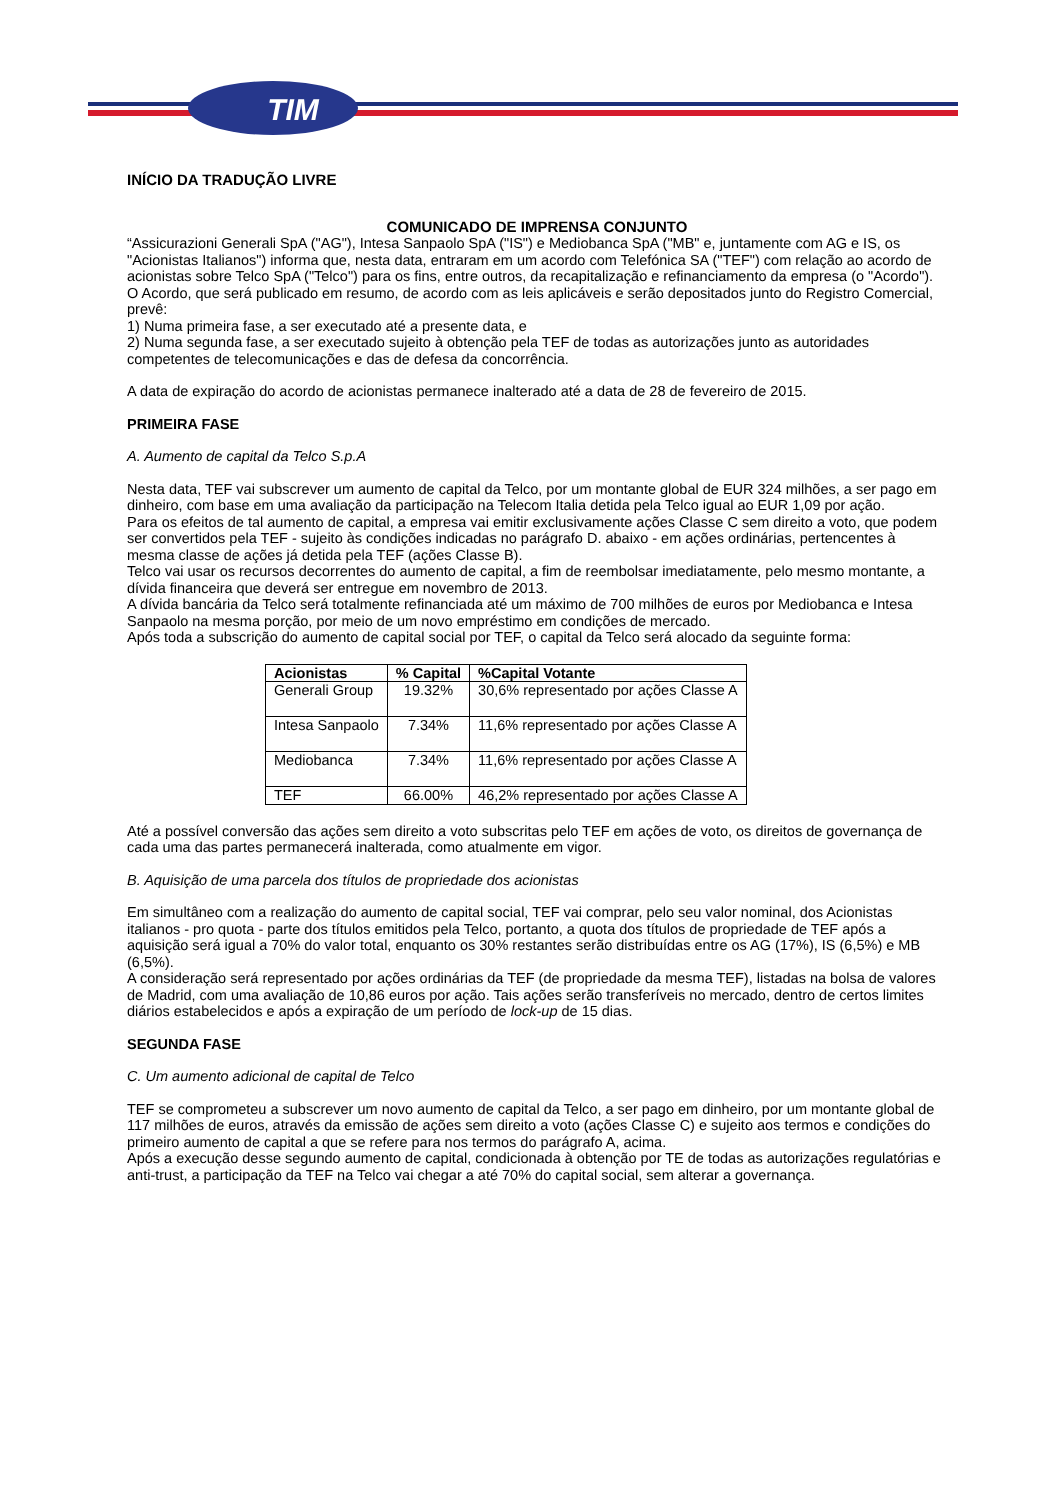TIM
INÍCIO DA TRADUÇÃO LIVRE
COMUNICADO DE IMPRENSA CONJUNTO
“Assicurazioni Generali SpA ("AG"), Intesa Sanpaolo SpA ("IS") e Mediobanca SpA ("MB" e, juntamente com AG e IS, os "Acionistas Italianos") informa que, nesta data, entraram em um acordo com Telefónica SA ("TEF") com relação ao acordo de acionistas sobre Telco SpA ("Telco") para os fins, entre outros, da recapitalização e refinanciamento da empresa (o "Acordo").
O Acordo, que será publicado em resumo, de acordo com as leis aplicáveis e serão depositados junto do Registro Comercial, prevê:
1) Numa primeira fase, a ser executado até a presente data, e
2) Numa segunda fase, a ser executado sujeito à obtenção pela TEF de todas as autorizações junto as autoridades competentes de telecomunicações e das de defesa da concorrência.
A data de expiração do acordo de acionistas permanece inalterado até a data de 28 de fevereiro de 2015.
PRIMEIRA FASE
A. Aumento de capital da Telco S.p.A
Nesta data, TEF vai subscrever um aumento de capital da Telco, por um montante global de EUR 324 milhões, a ser pago em dinheiro, com base em uma avaliação da participação na Telecom Italia detida pela Telco igual ao EUR 1,09 por ação.
Para os efeitos de tal aumento de capital, a empresa vai emitir exclusivamente ações Classe C sem direito a voto, que podem ser convertidos pela TEF - sujeito às condições indicadas no parágrafo D. abaixo - em ações ordinárias, pertencentes à mesma classe de ações já detida pela TEF (ações Classe B).
Telco vai usar os recursos decorrentes do aumento de capital, a fim de reembolsar imediatamente, pelo mesmo montante, a dívida financeira que deverá ser entregue em novembro de 2013.
A dívida bancária da Telco será totalmente refinanciada até um máximo de 700 milhões de euros por Mediobanca e Intesa Sanpaolo na mesma porção, por meio de um novo empréstimo em condições de mercado.
Após toda a subscrição do aumento de capital social por TEF, o capital da Telco será alocado da seguinte forma:
| Acionistas | % Capital | %Capital Votante |
| --- | --- | --- |
| Generali Group | 19.32% | 30,6% representado por ações Classe A |
| Intesa Sanpaolo | 7.34% | 11,6% representado por ações Classe A |
| Mediobanca | 7.34% | 11,6% representado por ações Classe A |
| TEF | 66.00% | 46,2% representado por ações Classe A |
Até a possível conversão das ações sem direito a voto subscritas pelo TEF em ações de voto, os direitos de governança de cada uma das partes permanecerá inalterada, como atualmente em vigor.
B. Aquisição de uma parcela dos títulos de propriedade dos acionistas
Em simultâneo com a realização do aumento de capital social, TEF vai comprar, pelo seu valor nominal, dos Acionistas italianos - pro quota - parte dos títulos emitidos pela Telco, portanto, a quota dos títulos de propriedade de TEF após a aquisição será igual a 70% do valor total, enquanto os 30% restantes serão distribuídas entre os AG (17%), IS (6,5%) e MB (6,5%).
A consideração será representado por ações ordinárias da TEF (de propriedade da mesma TEF), listadas na bolsa de valores de Madrid, com uma avaliação de 10,86 euros por ação. Tais ações serão transferíveis no mercado, dentro de certos limites diários estabelecidos e após a expiração de um período de lock-up de 15 dias.
SEGUNDA FASE
C. Um aumento adicional de capital de Telco
TEF se comprometeu a subscrever um novo aumento de capital da Telco, a ser pago em dinheiro, por um montante global de 117 milhões de euros, através da emissão de ações sem direito a voto (ações Classe C) e sujeito aos termos e condições do primeiro aumento de capital a que se refere para nos termos do parágrafo A, acima.
Após a execução desse segundo aumento de capital, condicionada à obtenção por TE de todas as autorizações regulatórias e anti-trust, a participação da TEF na Telco vai chegar a até 70% do capital social, sem alterar a governança.